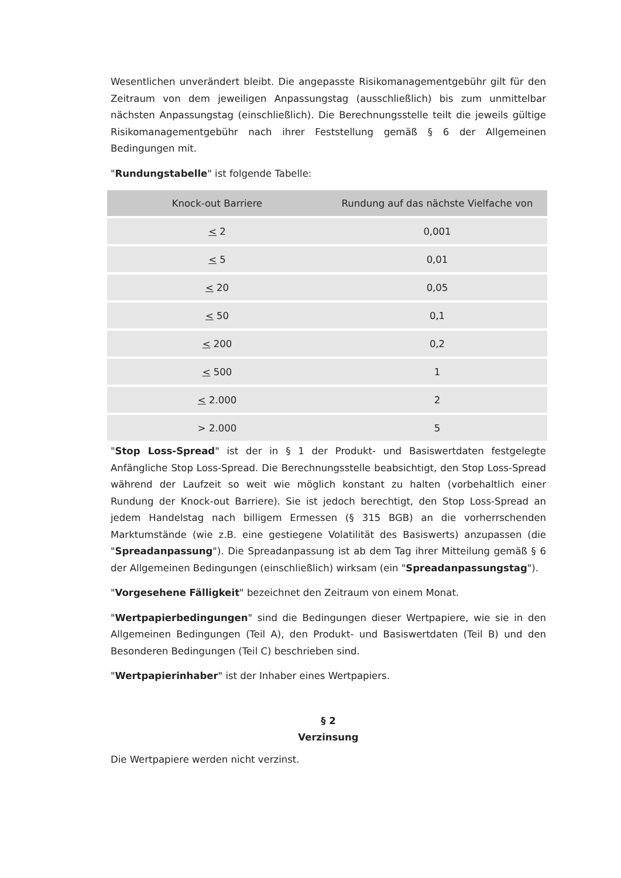Wesentlichen unverändert bleibt. Die angepasste Risikomanagementgebühr gilt für den Zeitraum von dem jeweiligen Anpassungstag (ausschließlich) bis zum unmittelbar nächsten Anpassungstag (einschließlich). Die Berechnungsstelle teilt die jeweils gültige Risikomanagementgebühr nach ihrer Feststellung gemäß § 6 der Allgemeinen Bedingungen mit.
"Rundungstabelle" ist folgende Tabelle:
| Knock-out Barriere | Rundung auf das nächste Vielfache von |
| --- | --- |
| < 2 | 0,001 |
| < 5 | 0,01 |
| < 20 | 0,05 |
| < 50 | 0,1 |
| < 200 | 0,2 |
| < 500 | 1 |
| < 2.000 | 2 |
| > 2.000 | 5 |
"Stop Loss-Spread" ist der in § 1 der Produkt- und Basiswertdaten festgelegte Anfängliche Stop Loss-Spread. Die Berechnungsstelle beabsichtigt, den Stop Loss-Spread während der Laufzeit so weit wie möglich konstant zu halten (vorbehaltlich einer Rundung der Knock-out Barriere). Sie ist jedoch berechtigt, den Stop Loss-Spread an jedem Handelstag nach billigem Ermessen (§ 315 BGB) an die vorherrschenden Marktumstände (wie z.B. eine gestiegene Volatilität des Basiswerts) anzupassen (die "Spreadanpassung"). Die Spreadanpassung ist ab dem Tag ihrer Mitteilung gemäß § 6 der Allgemeinen Bedingungen (einschließlich) wirksam (ein "Spreadanpassungstag").
"Vorgesehene Fälligkeit" bezeichnet den Zeitraum von einem Monat.
"Wertpapierbedingungen" sind die Bedingungen dieser Wertpapiere, wie sie in den Allgemeinen Bedingungen (Teil A), den Produkt- und Basiswertdaten (Teil B) und den Besonderen Bedingungen (Teil C) beschrieben sind.
"Wertpapierinhaber" ist der Inhaber eines Wertpapiers.
§ 2
Verzinsung
Die Wertpapiere werden nicht verzinst.